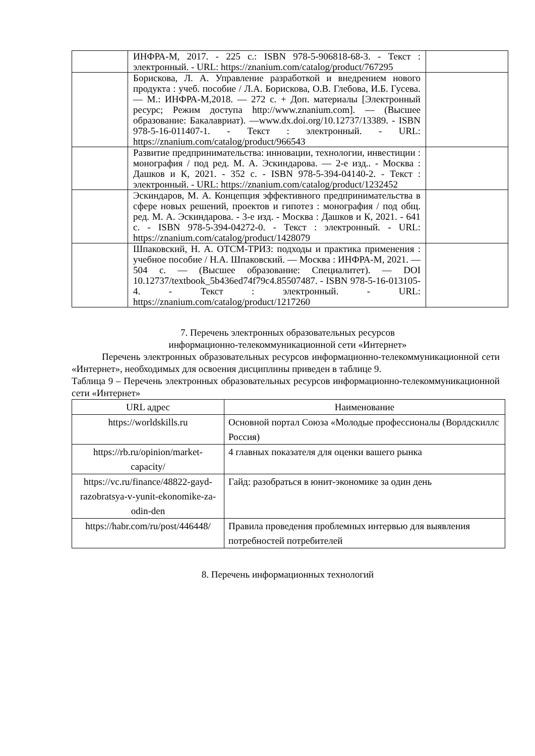| | ИНФРА-М, 2017. - 225 с.: ISBN 978-5-906818-68-3. - Текст : электронный. - URL: https://znanium.com/catalog/product/767295 | |
| | Борискова, Л. А. Управление разработкой и внедрением нового продукта : учеб. пособие / Л.А. Борискова, О.В. Глебова, И.Б. Гусева. — М.: ИНФРА-М,2018. — 272 с. + Доп. материалы [Электронный ресурс; Режим доступа http://www.znanium.com]. — (Высшее образование: Бакалавриат). —www.dx.doi.org/10.12737/13389. - ISBN 978-5-16-011407-1. - Текст : электронный. - URL: https://znanium.com/catalog/product/966543 | |
| | Развитие предпринимательства: инновации, технологии, инвестиции : монография / под ред. М. А. Эскиндарова. — 2-е изд.. - Москва : Дашков и К, 2021. - 352 с. - ISBN 978-5-394-04140-2. - Текст : электронный. - URL: https://znanium.com/catalog/product/1232452 | |
| | Эскиндаров, М. А. Концепция эффективного предпринимательства в сфере новых решений, проектов и гипотез : монография / под общ. ред. М. А. Эскиндарова. - 3-е изд. - Москва : Дашков и К, 2021. - 641 с. - ISBN 978-5-394-04272-0. - Текст : электронный. - URL: https://znanium.com/catalog/product/1428079 | |
| | Шпаковский, Н. А. ОТСМ-ТРИЗ: подходы и практика применения : учебное пособие / Н.А. Шпаковский. — Москва : ИНФРА-М, 2021. — 504 с. — (Высшее образование: Специалитет). — DOI 10.12737/textbook_5b436ed74f79c4.85507487. - ISBN 978-5-16-013105-4. - Текст : электронный. - URL: https://znanium.com/catalog/product/1217260 | |
7. Перечень электронных образовательных ресурсов
информационно-телекоммуникационной сети «Интернет»
Перечень электронных образовательных ресурсов информационно-телекоммуникационной сети «Интернет», необходимых для освоения дисциплины приведен в таблице 9.
Таблица 9 – Перечень электронных образовательных ресурсов информационно-телекоммуникационной сети «Интернет»
| URL адрес | Наименование |
| --- | --- |
| https://worldskills.ru | Основной портал Союза «Молодые профессионалы (Ворлдскиллс Россия) |
| https://rb.ru/opinion/market-capacity/ | 4 главных показателя для оценки вашего рынка |
| https://vc.ru/finance/48822-gayd-razobratsya-v-yunit-ekonomike-za-odin-den | Гайд: разобраться в юнит-экономике за один день |
| https://habr.com/ru/post/446448/ | Правила проведения проблемных интервью для выявления потребностей потребителей |
8. Перечень информационных технологий